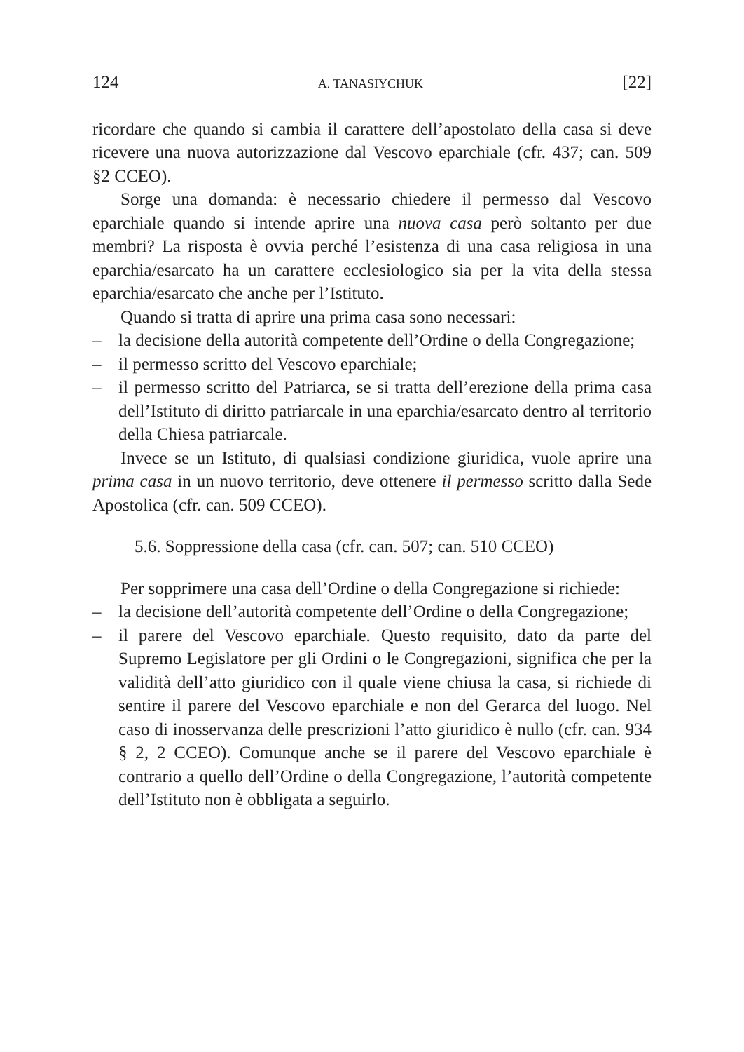124 A. TANASIYCHUK [22]
ricordare che quando si cambia il carattere dell’apostolato della casa si deve ricevere una nuova autorizzazione dal Vescovo eparchiale (cfr. 437; can. 509 §2 CCEO).
Sorge una domanda: è necessario chiedere il permesso dal Vescovo eparchiale quando si intende aprire una nuova casa però soltanto per due membri? La risposta è ovvia perché l’esistenza di una casa religiosa in una eparchia/esarcato ha un carattere ecclesiologico sia per la vita della stessa eparchia/esarcato che anche per l’Istituto.
Quando si tratta di aprire una prima casa sono necessari:
– la decisione della autorità competente dell’Ordine o della Congregazione;
– il permesso scritto del Vescovo eparchiale;
– il permesso scritto del Patriarca, se si tratta dell’erezione della prima casa dell’Istituto di diritto patriarcale in una eparchia/esarcato dentro al territorio della Chiesa patriarcale.
Invece se un Istituto, di qualsiasi condizione giuridica, vuole aprire una prima casa in un nuovo territorio, deve ottenere il permesso scritto dalla Sede Apostolica (cfr. can. 509 CCEO).
5.6. Soppressione della casa (cfr. can. 507; can. 510 CCEO)
Per sopprimere una casa dell’Ordine o della Congregazione si richiede:
– la decisione dell’autorità competente dell’Ordine o della Congregazione;
– il parere del Vescovo eparchiale. Questo requisito, dato da parte del Supremo Legislatore per gli Ordini o le Congregazioni, significa che per la validità dell’atto giuridico con il quale viene chiusa la casa, si richiede di sentire il parere del Vescovo eparchiale e non del Gerarca del luogo. Nel caso di inosservanza delle prescrizioni l’atto giuridico è nullo (cfr. can. 934 § 2, 2 CCEO). Comunque anche se il parere del Vescovo eparchiale è contrario a quello dell’Ordine o della Congregazione, l’autorità competente dell’Istituto non è obbligata a seguirlo.